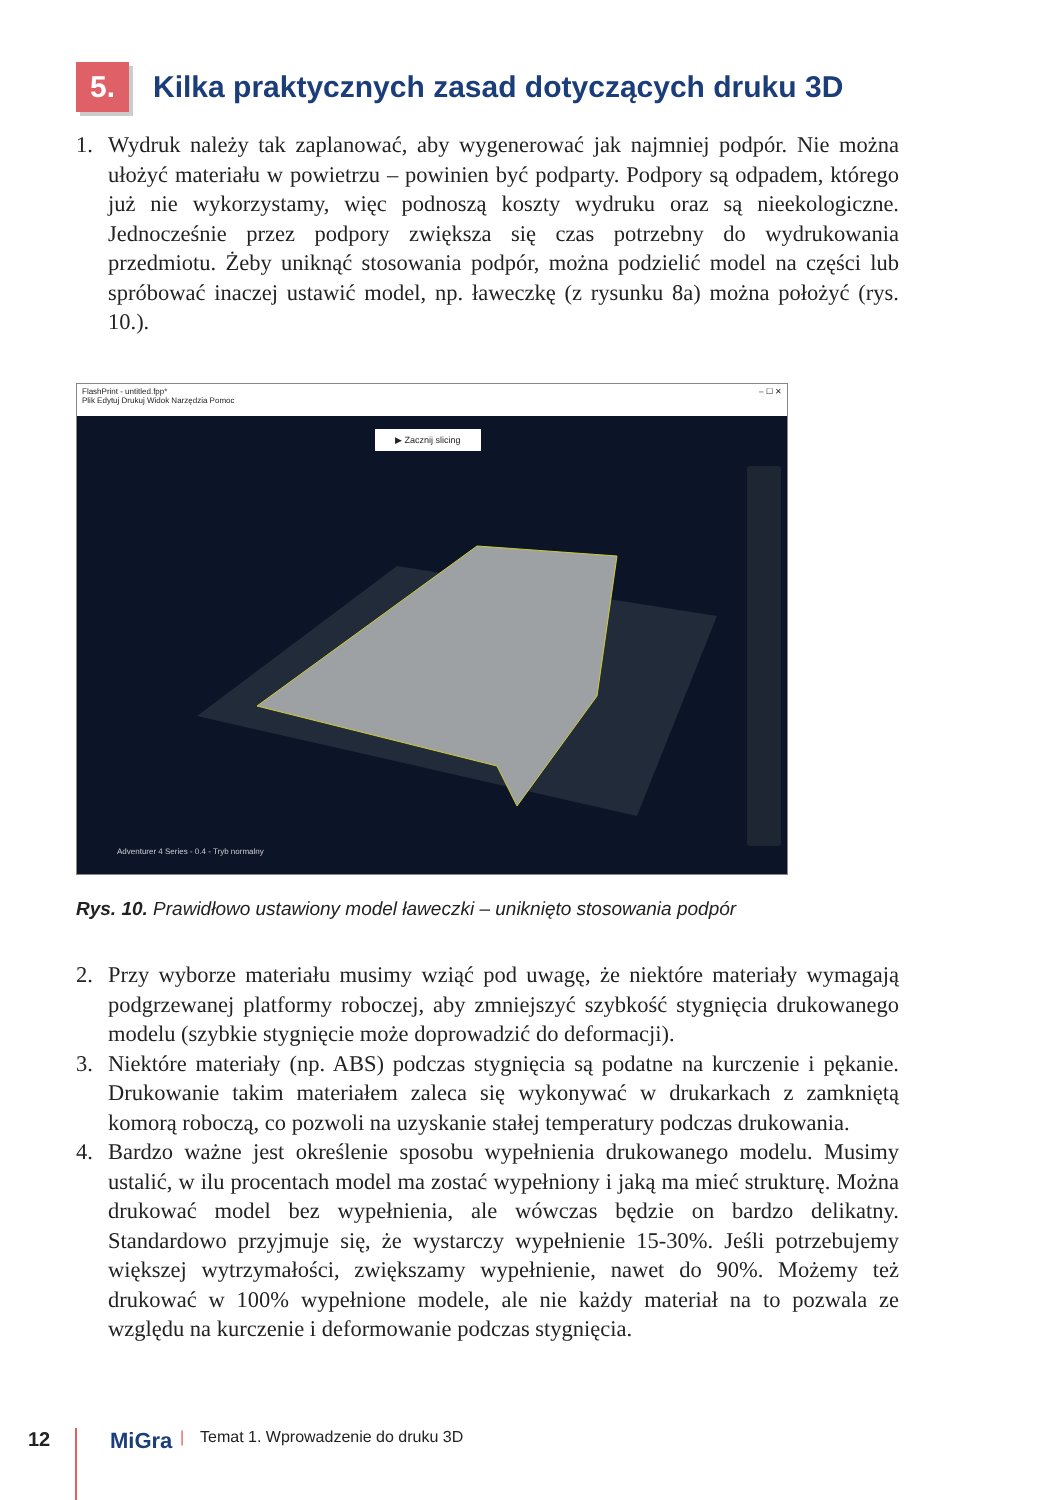5. Kilka praktycznych zasad dotyczących druku 3D
1. Wydruk należy tak zaplanować, aby wygenerować jak najmniej podpór. Nie można ułożyć materiału w powietrzu – powinien być podparty. Podpory są odpadem, którego już nie wykorzystamy, więc podnoszą koszty wydruku oraz są nieekologiczne. Jednocześnie przez podpory zwiększa się czas potrzebny do wydrukowania przedmiotu. Żeby uniknąć stosowania podpór, można podzielić model na części lub spróbować inaczej ustawić model, np. ławeczkę (z rysunku 8a) można położyć (rys. 10.).
FlashPrint - untitled.fpp* – ☐ ✕
Plik Edytuj Drukuj Widok Narzędzia Pomoc
▶ Zacznij slicing
Adventurer 4 Series - 0.4 - Tryb normalny
Rys. 10. Prawidłowo ustawiony model ławeczki – uniknięto stosowania podpór
2. Przy wyborze materiału musimy wziąć pod uwagę, że niektóre materiały wymagają podgrzewanej platformy roboczej, aby zmniejszyć szybkość stygnięcia drukowanego modelu (szybkie stygnięcie może doprowadzić do deformacji).
3. Niektóre materiały (np. ABS) podczas stygnięcia są podatne na kurczenie i pękanie. Drukowanie takim materiałem zaleca się wykonywać w drukarkach z zamkniętą komorą roboczą, co pozwoli na uzyskanie stałej temperatury podczas drukowania.
4. Bardzo ważne jest określenie sposobu wypełnienia drukowanego modelu. Musimy ustalić, w ilu procentach model ma zostać wypełniony i jaką ma mieć strukturę. Można drukować model bez wypełnienia, ale wówczas będzie on bardzo delikatny. Standardowo przyjmuje się, że wystarczy wypełnienie 15-30%. Jeśli potrzebujemy większej wytrzymałości, zwiększamy wypełnienie, nawet do 90%. Możemy też drukować w 100% wypełnione modele, ale nie każdy materiał na to pozwala ze względu na kurczenie i deformowanie podczas stygnięcia.
12 MiGra | Temat 1. Wprowadzenie do druku 3D